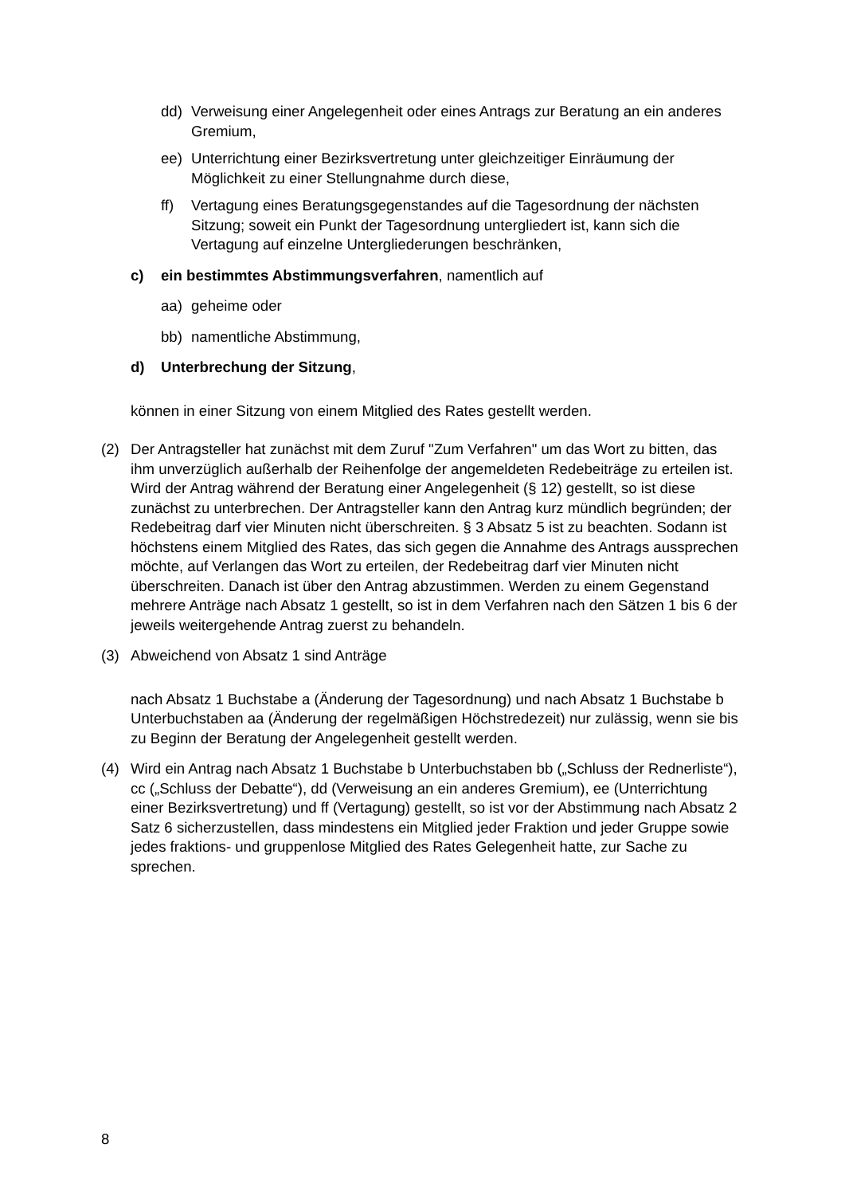dd) Verweisung einer Angelegenheit oder eines Antrags zur Beratung an ein anderes Gremium,
ee) Unterrichtung einer Bezirksvertretung unter gleichzeitiger Einräumung der Möglichkeit zu einer Stellungnahme durch diese,
ff) Vertagung eines Beratungsgegenstandes auf die Tagesordnung der nächsten Sitzung; soweit ein Punkt der Tagesordnung untergliedert ist, kann sich die Vertagung auf einzelne Untergliederungen beschränken,
c) ein bestimmtes Abstimmungsverfahren, namentlich auf
aa) geheime oder
bb) namentliche Abstimmung,
d) Unterbrechung der Sitzung,
können in einer Sitzung von einem Mitglied des Rates gestellt werden.
(2) Der Antragsteller hat zunächst mit dem Zuruf "Zum Verfahren" um das Wort zu bitten, das ihm unverzüglich außerhalb der Reihenfolge der angemeldeten Redebeiträge zu erteilen ist. Wird der Antrag während der Beratung einer Angelegenheit (§ 12) gestellt, so ist diese zunächst zu unterbrechen. Der Antragsteller kann den Antrag kurz mündlich begründen; der Redebeitrag darf vier Minuten nicht überschreiten. § 3 Absatz 5 ist zu beachten. Sodann ist höchstens einem Mitglied des Rates, das sich gegen die Annahme des Antrags aussprechen möchte, auf Verlangen das Wort zu erteilen, der Redebeitrag darf vier Minuten nicht überschreiten. Danach ist über den Antrag abzustimmen. Werden zu einem Gegenstand mehrere Anträge nach Absatz 1 gestellt, so ist in dem Verfahren nach den Sätzen 1 bis 6 der jeweils weitergehende Antrag zuerst zu behandeln.
(3) Abweichend von Absatz 1 sind Anträge
nach Absatz 1 Buchstabe a (Änderung der Tagesordnung) und nach Absatz 1 Buchstabe b Unterbuchstaben aa (Änderung der regelmäßigen Höchstredezeit) nur zulässig, wenn sie bis zu Beginn der Beratung der Angelegenheit gestellt werden.
(4) Wird ein Antrag nach Absatz 1 Buchstabe b Unterbuchstaben bb („Schluss der Rednerliste“), cc („Schluss der Debatte“), dd (Verweisung an ein anderes Gremium), ee (Unterrichtung einer Bezirksvertretung) und ff (Vertagung) gestellt, so ist vor der Abstimmung nach Absatz 2 Satz 6 sicherzustellen, dass mindestens ein Mitglied jeder Fraktion und jeder Gruppe sowie jedes fraktions- und gruppenlose Mitglied des Rates Gelegenheit hatte, zur Sache zu sprechen.
8